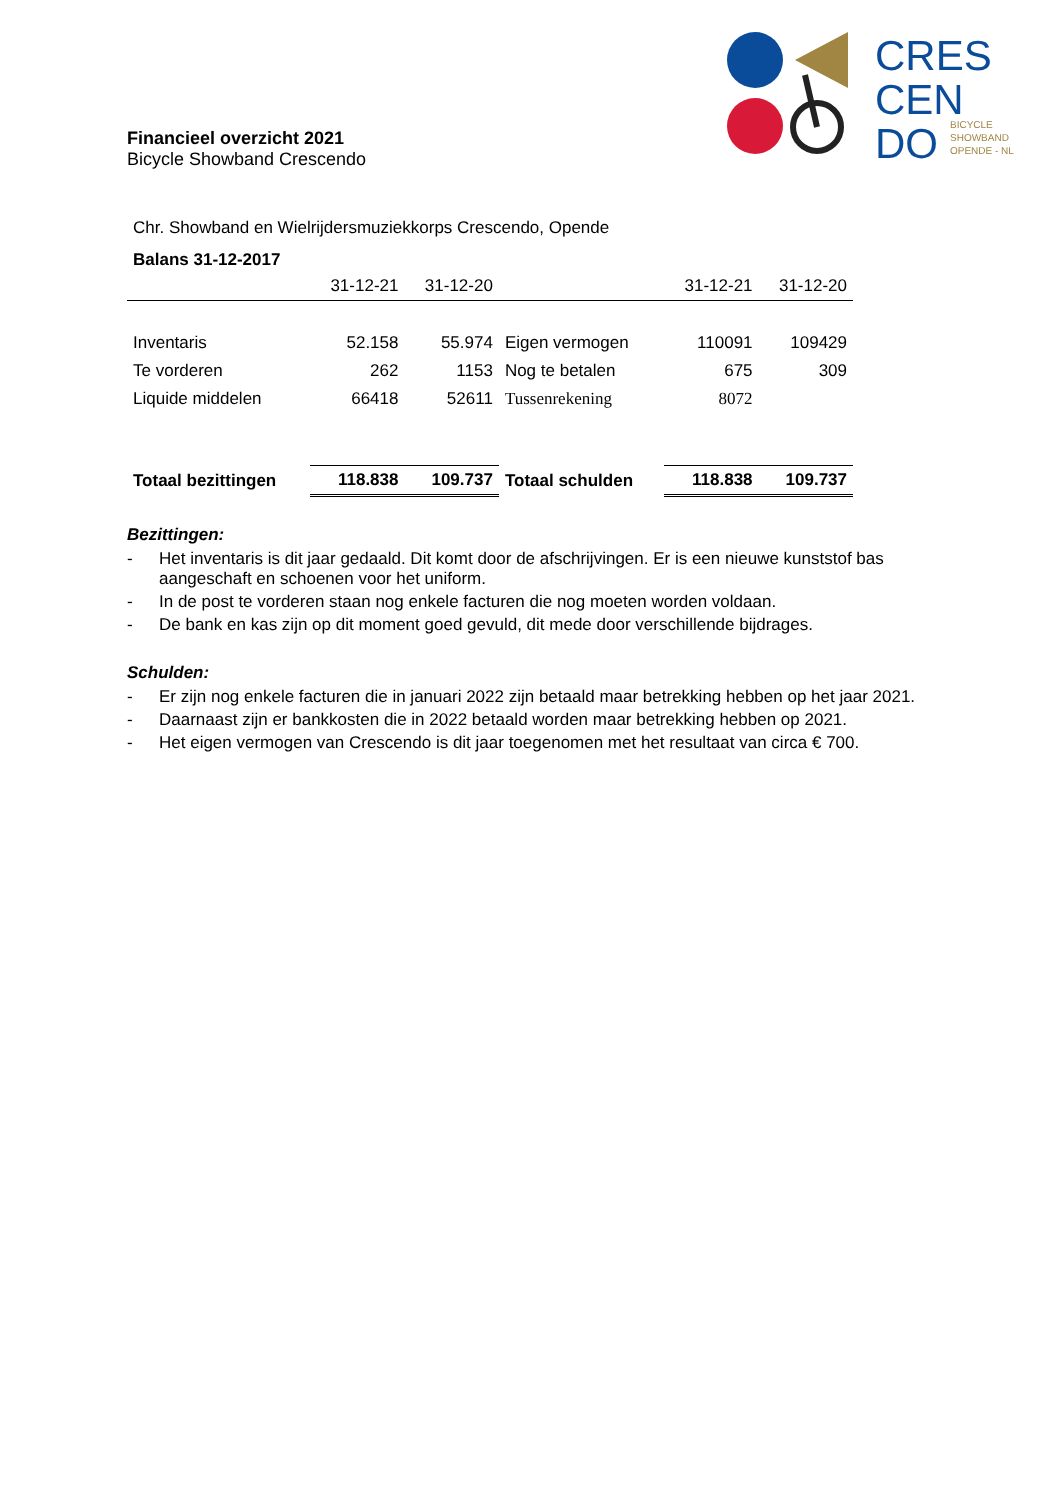CRES
CEN
DO
BICYCLE
SHOWBAND
OPENDE - NL
Financieel overzicht 2021
Bicycle Showband Crescendo
Chr. Showband en Wielrijdersmuziekkorps Crescendo, Opende
Balans 31-12-2017
| | 31-12-21 | 31-12-20 | | 31-12-21 | 31-12-20 |
| --- | --- | --- | --- | --- | --- |
| Inventaris | 52.158 | 55.974 | Eigen vermogen | 110091 | 109429 |
| Te vorderen | 262 | 1153 | Nog te betalen | 675 | 309 |
| Liquide middelen | 66418 | 52611 | Tussenrekening | 8072 | |
| Totaal bezittingen | 118.838 | 109.737 | Totaal schulden | 118.838 | 109.737 |
Bezittingen:
- Het inventaris is dit jaar gedaald. Dit komt door de afschrijvingen. Er is een nieuwe kunststof bas aangeschaft en schoenen voor het uniform.
- In de post te vorderen staan nog enkele facturen die nog moeten worden voldaan.
- De bank en kas zijn op dit moment goed gevuld, dit mede door verschillende bijdrages.
Schulden:
- Er zijn nog enkele facturen die in januari 2022 zijn betaald maar betrekking hebben op het jaar 2021.
- Daarnaast zijn er bankkosten die in 2022 betaald worden maar betrekking hebben op 2021.
- Het eigen vermogen van Crescendo is dit jaar toegenomen met het resultaat van circa € 700.